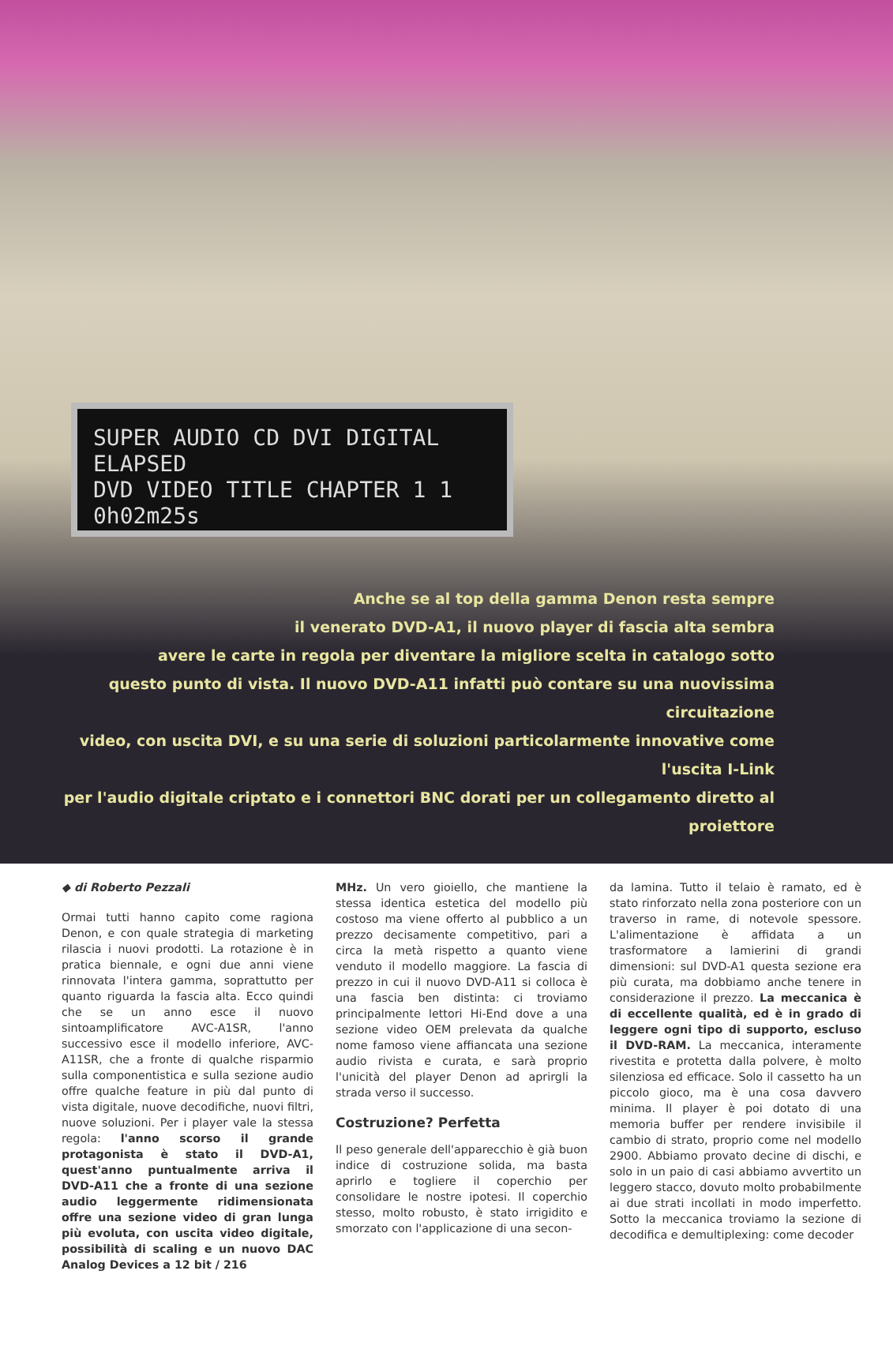SUPER AUDIO CD DVI DIGITAL ELAPSED
DVD VIDEO TITLE CHAPTER 1 1 0h02m25s
Anche se al top della gamma Denon resta sempre
il venerato DVD-A1, il nuovo player di fascia alta sembra
avere le carte in regola per diventare la migliore scelta in catalogo sotto
questo punto di vista. Il nuovo DVD-A11 infatti può contare su una nuovissima circuitazione
video, con uscita DVI, e su una serie di soluzioni particolarmente innovative come l'uscita I-Link
per l'audio digitale criptato e i connettori BNC dorati per un collegamento diretto al proiettore
◆ di Roberto Pezzali
Ormai tutti hanno capito come ragiona Denon, e con quale strategia di marketing rilascia i nuovi prodotti. La rotazione è in pratica biennale, e ogni due anni viene rinnovata l'intera gamma, soprattutto per quanto riguarda la fascia alta. Ecco quindi che se un anno esce il nuovo sintoamplificatore AVC-A1SR, l'anno successivo esce il modello inferiore, AVC-A11SR, che a fronte di qualche risparmio sulla componentistica e sulla sezione audio offre qualche feature in più dal punto di vista digitale, nuove decodifiche, nuovi filtri, nuove soluzioni. Per i player vale la stessa regola: l'anno scorso il grande protagonista è stato il DVD-A1, quest'anno puntualmente arriva il DVD-A11 che a fronte di una sezione audio leggermente ridimensionata offre una sezione video di gran lunga più evoluta, con uscita video digitale, possibilità di scaling e un nuovo DAC Analog Devices a 12 bit / 216
MHz. Un vero gioiello, che mantiene la stessa identica estetica del modello più costoso ma viene offerto al pubblico a un prezzo decisamente competitivo, pari a circa la metà rispetto a quanto viene venduto il modello maggiore. La fascia di prezzo in cui il nuovo DVD-A11 si colloca è una fascia ben distinta: ci troviamo principalmente lettori Hi-End dove a una sezione video OEM prelevata da qualche nome famoso viene affiancata una sezione audio rivista e curata, e sarà proprio l'unicità del player Denon ad aprirgli la strada verso il successo.
Costruzione? Perfetta
Il peso generale dell'apparecchio è già buon indice di costruzione solida, ma basta aprirlo e togliere il coperchio per consolidare le nostre ipotesi. Il coperchio stesso, molto robusto, è stato irrigidito e smorzato con l'applicazione di una secon-
da lamina. Tutto il telaio è ramato, ed è stato rinforzato nella zona posteriore con un traverso in rame, di notevole spessore. L'alimentazione è affidata a un trasformatore a lamierini di grandi dimensioni: sul DVD-A1 questa sezione era più curata, ma dobbiamo anche tenere in considerazione il prezzo. La meccanica è di eccellente qualità, ed è in grado di leggere ogni tipo di supporto, escluso il DVD-RAM. La meccanica, interamente rivestita e protetta dalla polvere, è molto silenziosa ed efficace. Solo il cassetto ha un piccolo gioco, ma è una cosa davvero minima. Il player è poi dotato di una memoria buffer per rendere invisibile il cambio di strato, proprio come nel modello 2900. Abbiamo provato decine di dischi, e solo in un paio di casi abbiamo avvertito un leggero stacco, dovuto molto probabilmente ai due strati incollati in modo imperfetto. Sotto la meccanica troviamo la sezione di decodifica e demultiplexing: come decoder